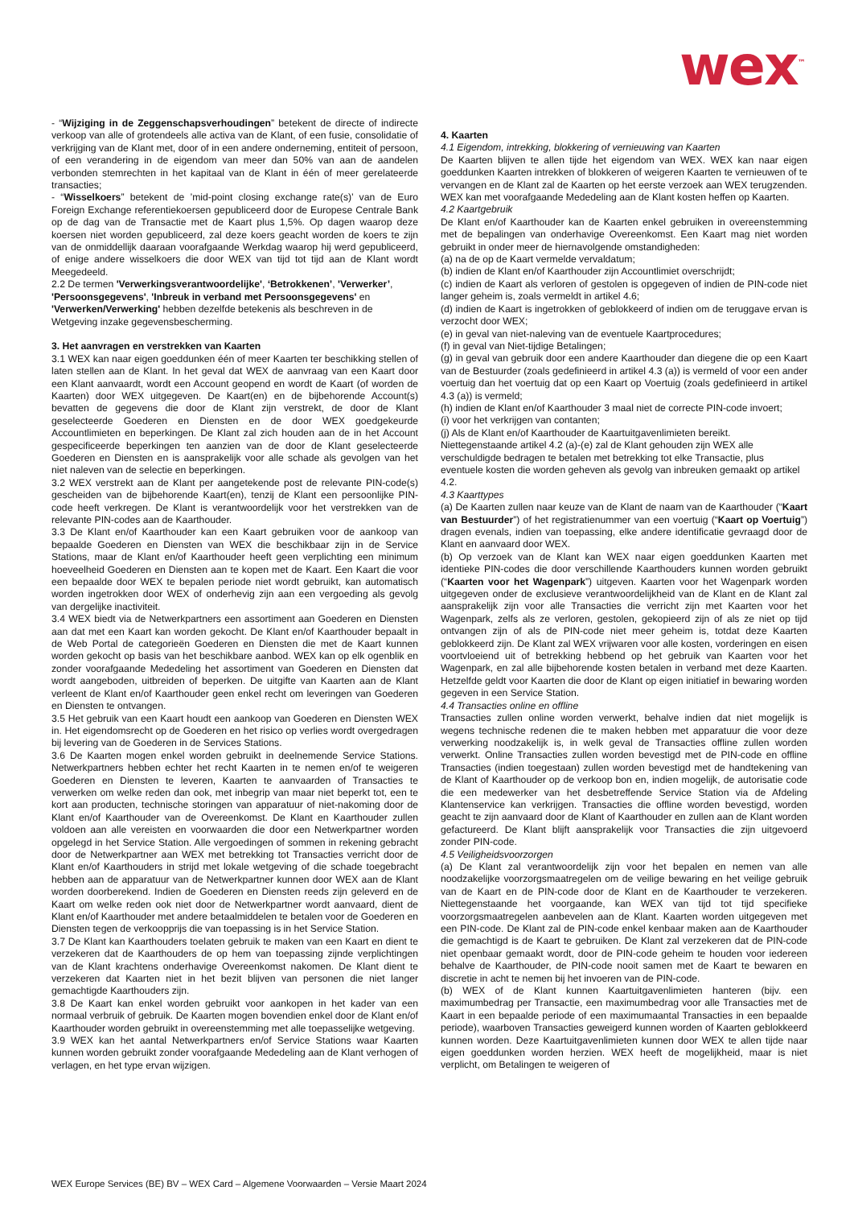wex<sup>™</sup>
- “Wijziging in de Zeggenschapsverhoudingen” betekent de directe of indirecte verkoop van alle of grotendeels alle activa van de Klant, of een fusie, consolidatie of verkrijging van de Klant met, door of in een andere onderneming, entiteit of persoon, of een verandering in de eigendom van meer dan 50% van aan de aandelen verbonden stemrechten in het kapitaal van de Klant in één of meer gerelateerde transacties;
- “Wisselkoers” betekent de ’mid-point closing exchange rate(s)’ van de Euro Foreign Exchange referentiekoersen gepubliceerd door de Europese Centrale Bank op de dag van de Transactie met de Kaart plus 1,5%. Op dagen waarop deze koersen niet worden gepubliceerd, zal deze koers geacht worden de koers te zijn van de onmiddellijk daaraan voorafgaande Werkdag waarop hij werd gepubliceerd, of enige andere wisselkoers die door WEX van tijd tot tijd aan de Klant wordt Meegedeeld.
2.2 De termen 'Verwerkingsverantwoordelijke', ‘Betrokkenen’, 'Verwerker’, 'Persoonsgegevens', 'Inbreuk in verband met Persoonsgegevens' en 'Verwerken/Verwerking' hebben dezelfde betekenis als beschreven in de Wetgeving inzake gegevensbescherming.
3. Het aanvragen en verstrekken van Kaarten
3.1 WEX kan naar eigen goeddunken één of meer Kaarten ter beschikking stellen of laten stellen aan de Klant. In het geval dat WEX de aanvraag van een Kaart door een Klant aanvaardt, wordt een Account geopend en wordt de Kaart (of worden de Kaarten) door WEX uitgegeven. De Kaart(en) en de bijbehorende Account(s) bevatten de gegevens die door de Klant zijn verstrekt, de door de Klant geselecteerde Goederen en Diensten en de door WEX goedgekeurde Accountlimieten en beperkingen. De Klant zal zich houden aan de in het Account gespecificeerde beperkingen ten aanzien van de door de Klant geselecteerde Goederen en Diensten en is aansprakelijk voor alle schade als gevolgen van het niet naleven van de selectie en beperkingen.
3.2 WEX verstrekt aan de Klant per aangetekende post de relevante PIN-code(s) gescheiden van de bijbehorende Kaart(en), tenzij de Klant een persoonlijke PIN-code heeft verkregen. De Klant is verantwoordelijk voor het verstrekken van de relevante PIN-codes aan de Kaarthouder.
3.3 De Klant en/of Kaarthouder kan een Kaart gebruiken voor de aankoop van bepaalde Goederen en Diensten van WEX die beschikbaar zijn in de Service Stations, maar de Klant en/of Kaarthouder heeft geen verplichting een minimum hoeveelheid Goederen en Diensten aan te kopen met de Kaart. Een Kaart die voor een bepaalde door WEX te bepalen periode niet wordt gebruikt, kan automatisch worden ingetrokken door WEX of onderhevig zijn aan een vergoeding als gevolg van dergelijke inactiviteit.
3.4 WEX biedt via de Netwerkpartners een assortiment aan Goederen en Diensten aan dat met een Kaart kan worden gekocht. De Klant en/of Kaarthouder bepaalt in de Web Portal de categorieën Goederen en Diensten die met de Kaart kunnen worden gekocht op basis van het beschikbare aanbod. WEX kan op elk ogenblik en zonder voorafgaande Mededeling het assortiment van Goederen en Diensten dat wordt aangeboden, uitbreiden of beperken. De uitgifte van Kaarten aan de Klant verleent de Klant en/of Kaarthouder geen enkel recht om leveringen van Goederen en Diensten te ontvangen.
3.5 Het gebruik van een Kaart houdt een aankoop van Goederen en Diensten WEX in. Het eigendomsrecht op de Goederen en het risico op verlies wordt overgedragen bij levering van de Goederen in de Services Stations.
3.6 De Kaarten mogen enkel worden gebruikt in deelnemende Service Stations. Netwerkpartners hebben echter het recht Kaarten in te nemen en/of te weigeren Goederen en Diensten te leveren, Kaarten te aanvaarden of Transacties te verwerken om welke reden dan ook, met inbegrip van maar niet beperkt tot, een te kort aan producten, technische storingen van apparatuur of niet-nakoming door de Klant en/of Kaarthouder van de Overeenkomst. De Klant en Kaarthouder zullen voldoen aan alle vereisten en voorwaarden die door een Netwerkpartner worden opgelegd in het Service Station. Alle vergoedingen of sommen in rekening gebracht door de Netwerkpartner aan WEX met betrekking tot Transacties verricht door de Klant en/of Kaarthouders in strijd met lokale wetgeving of die schade toegebracht hebben aan de apparatuur van de Netwerkpartner kunnen door WEX aan de Klant worden doorberekend. Indien de Goederen en Diensten reeds zijn geleverd en de Kaart om welke reden ook niet door de Netwerkpartner wordt aanvaard, dient de Klant en/of Kaarthouder met andere betaalmiddelen te betalen voor de Goederen en Diensten tegen de verkoopprijs die van toepassing is in het Service Station.
3.7 De Klant kan Kaarthouders toelaten gebruik te maken van een Kaart en dient te verzekeren dat de Kaarthouders de op hem van toepassing zijnde verplichtingen van de Klant krachtens onderhavige Overeenkomst nakomen. De Klant dient te verzekeren dat Kaarten niet in het bezit blijven van personen die niet langer gemachtigde Kaarthouders zijn.
3.8 De Kaart kan enkel worden gebruikt voor aankopen in het kader van een normaal verbruik of gebruik. De Kaarten mogen bovendien enkel door de Klant en/of Kaarthouder worden gebruikt in overeenstemming met alle toepasselijke wetgeving.
3.9 WEX kan het aantal Netwerkpartners en/of Service Stations waar Kaarten kunnen worden gebruikt zonder voorafgaande Mededeling aan de Klant verhogen of verlagen, en het type ervan wijzigen.
4. Kaarten
4.1 Eigendom, intrekking, blokkering of vernieuwing van Kaarten
De Kaarten blijven te allen tijde het eigendom van WEX. WEX kan naar eigen goeddunken Kaarten intrekken of blokkeren of weigeren Kaarten te vernieuwen of te vervangen en de Klant zal de Kaarten op het eerste verzoek aan WEX terugzenden. WEX kan met voorafgaande Mededeling aan de Klant kosten heffen op Kaarten.
4.2 Kaartgebruik
De Klant en/of Kaarthouder kan de Kaarten enkel gebruiken in overeenstemming met de bepalingen van onderhavige Overeenkomst. Een Kaart mag niet worden gebruikt in onder meer de hiernavolgende omstandigheden:
(a) na de op de Kaart vermelde vervaldatum;
(b) indien de Klant en/of Kaarthouder zijn Accountlimiet overschrijdt;
(c) indien de Kaart als verloren of gestolen is opgegeven of indien de PIN-code niet langer geheim is, zoals vermeldt in artikel 4.6;
(d) indien de Kaart is ingetrokken of geblokkeerd of indien om de teruggave ervan is verzocht door WEX;
(e) in geval van niet-naleving van de eventuele Kaartprocedures;
(f) in geval van Niet-tijdige Betalingen;
(g) in geval van gebruik door een andere Kaarthouder dan diegene die op een Kaart van de Bestuurder (zoals gedefinieerd in artikel 4.3 (a)) is vermeld of voor een ander voertuig dan het voertuig dat op een Kaart op Voertuig (zoals gedefinieerd in artikel 4.3 (a)) is vermeld;
(h) indien de Klant en/of Kaarthouder 3 maal niet de correcte PIN-code invoert;
(i) voor het verkrijgen van contanten;
(j) Als de Klant en/of Kaarthouder de Kaartuitgavenlimieten bereikt.
Niettegenstaande artikel 4.2 (a)-(e) zal de Klant gehouden zijn WEX alle verschuldigde bedragen te betalen met betrekking tot elke Transactie, plus eventuele kosten die worden geheven als gevolg van inbreuken gemaakt op artikel 4.2.
4.3 Kaarttypes
(a) De Kaarten zullen naar keuze van de Klant de naam van de Kaarthouder (“Kaart van Bestuurder”) of het registratienummer van een voertuig (“Kaart op Voertuig”) dragen evenals, indien van toepassing, elke andere identificatie gevraagd door de Klant en aanvaard door WEX.
(b) Op verzoek van de Klant kan WEX naar eigen goeddunken Kaarten met identieke PIN-codes die door verschillende Kaarthouders kunnen worden gebruikt (“Kaarten voor het Wagenpark”) uitgeven. Kaarten voor het Wagenpark worden uitgegeven onder de exclusieve verantwoordelijkheid van de Klant en de Klant zal aansprakelijk zijn voor alle Transacties die verricht zijn met Kaarten voor het Wagenpark, zelfs als ze verloren, gestolen, gekopieerd zijn of als ze niet op tijd ontvangen zijn of als de PIN-code niet meer geheim is, totdat deze Kaarten geblokkeerd zijn. De Klant zal WEX vrijwaren voor alle kosten, vorderingen en eisen voortvloeiend uit of betrekking hebbend op het gebruik van Kaarten voor het Wagenpark, en zal alle bijbehorende kosten betalen in verband met deze Kaarten. Hetzelfde geldt voor Kaarten die door de Klant op eigen initiatief in bewaring worden gegeven in een Service Station.
4.4 Transacties online en offline
Transacties zullen online worden verwerkt, behalve indien dat niet mogelijk is wegens technische redenen die te maken hebben met apparatuur die voor deze verwerking noodzakelijk is, in welk geval de Transacties offline zullen worden verwerkt. Online Transacties zullen worden bevestigd met de PIN-code en offline Transacties (indien toegestaan) zullen worden bevestigd met de handtekening van de Klant of Kaarthouder op de verkoop bon en, indien mogelijk, de autorisatie code die een medewerker van het desbetreffende Service Station via de Afdeling Klantenservice kan verkrijgen. Transacties die offline worden bevestigd, worden geacht te zijn aanvaard door de Klant of Kaarthouder en zullen aan de Klant worden gefactureerd. De Klant blijft aansprakelijk voor Transacties die zijn uitgevoerd zonder PIN-code.
4.5 Veiligheidsvoorzorgen
(a) De Klant zal verantwoordelijk zijn voor het bepalen en nemen van alle noodzakelijke voorzorgsmaatregelen om de veilige bewaring en het veilige gebruik van de Kaart en de PIN-code door de Klant en de Kaarthouder te verzekeren. Niettegenstaande het voorgaande, kan WEX van tijd tot tijd specifieke voorzorgsmaatregelen aanbevelen aan de Klant. Kaarten worden uitgegeven met een PIN-code. De Klant zal de PIN-code enkel kenbaar maken aan de Kaarthouder die gemachtigd is de Kaart te gebruiken. De Klant zal verzekeren dat de PIN-code niet openbaar gemaakt wordt, door de PIN-code geheim te houden voor iedereen behalve de Kaarthouder, de PIN-code nooit samen met de Kaart te bewaren en discretie in acht te nemen bij het invoeren van de PIN-code.
(b) WEX of de Klant kunnen Kaartuitgavenlimieten hanteren (bijv. een maximumbedrag per Transactie, een maximumbedrag voor alle Transacties met de Kaart in een bepaalde periode of een maximumaantal Transacties in een bepaalde periode), waarboven Transacties geweigerd kunnen worden of Kaarten geblokkeerd kunnen worden. Deze Kaartuitgavenlimieten kunnen door WEX te allen tijde naar eigen goeddunken worden herzien. WEX heeft de mogelijkheid, maar is niet verplicht, om Betalingen te weigeren of
WEX Europe Services (BE) BV – WEX Card – Algemene Voorwaarden – Versie Maart 2024